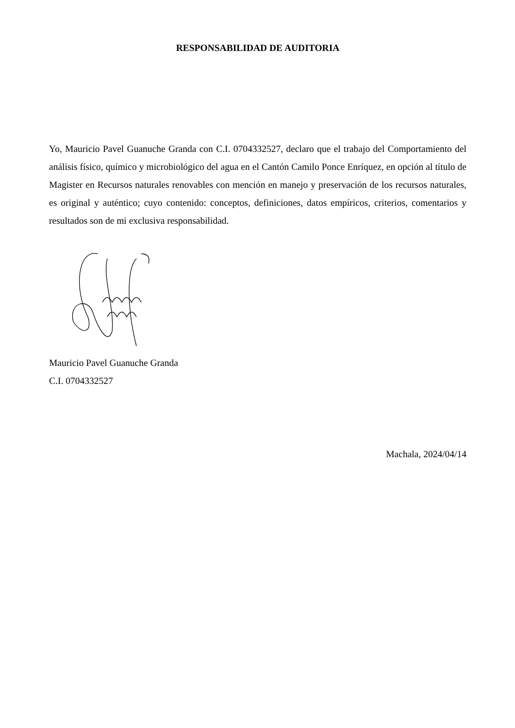RESPONSABILIDAD DE AUDITORIA
Yo, Mauricio Pavel Guanuche Granda con C.I. 0704332527, declaro que el trabajo del Comportamiento del análisis físico, químico y microbiológico del agua en el Cantón Camilo Ponce Enríquez, en opción al título de Magister en Recursos naturales renovables con mención en manejo y preservación de los recursos naturales, es original y auténtico; cuyo contenido: conceptos, definiciones, datos empíricos, criterios, comentarios y resultados son de mi exclusiva responsabilidad.
Mauricio Pavel Guanuche Granda
C.I. 0704332527
Machala, 2024/04/14